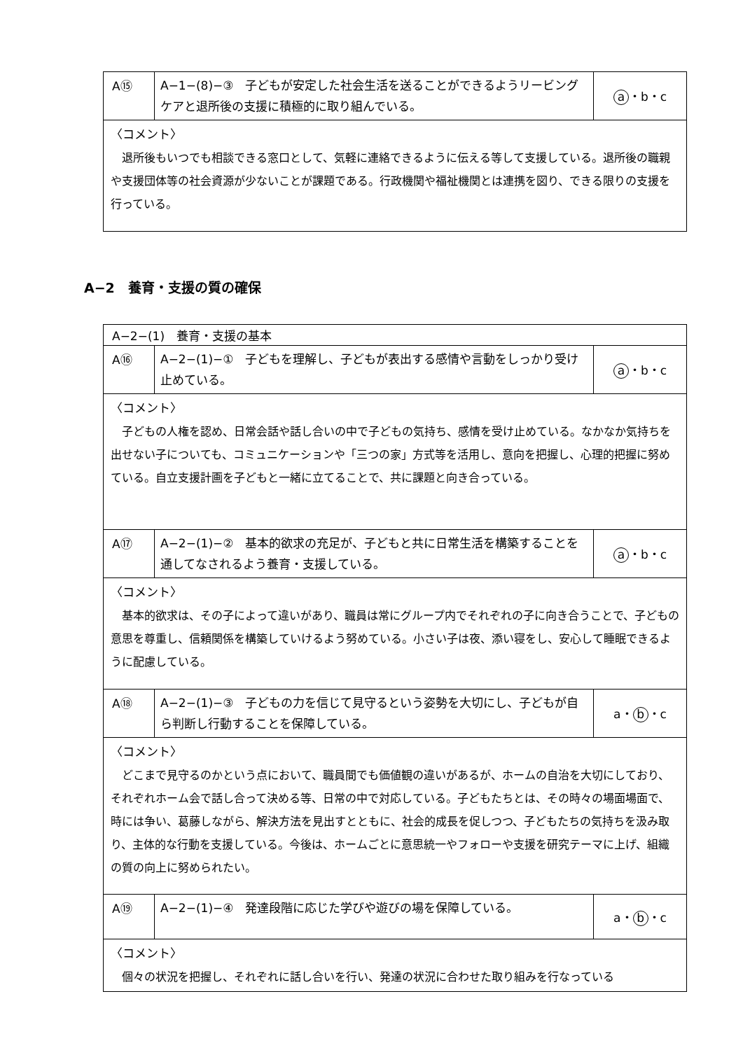| A⑮ | A−1−(8)−③ 子どもが安定した社会生活を送ることができるようリービングケアと退所後の支援に積極的に取り組んでいる。 | a ・b・c |
| 〈コメント〉 退所後もいつでも相談できる窓口として、気軽に連絡できるように伝える等して支援している。退所後の職親や支援団体等の社会資源が少ないことが課題である。行政機関や福祉機関とは連携を図り、できる限りの支援を行っている。 | | |
A−2　養育・支援の質の確保
| A−2−(1) 養育・支援の基本 | | |
| A⑯ | A−2−(1)−① 子どもを理解し、子どもが表出する感情や言動をしっかり受け止めている。 | a ・b・c |
| 〈コメント〉 子どもの人権を認め、日常会話や話し合いの中で子どもの気持ち、感情を受け止めている。なかなか気持ちを出せない子についても、コミュニケーションや「三つの家」方式等を活用し、意向を把握し、心理的把握に努めている。自立支援計画を子どもと一緒に立てることで、共に課題と向き合っている。 | | |
| A⑰ | A−2−(1)−② 基本的欲求の充足が、子どもと共に日常生活を構築することを通してなされるよう養育・支援している。 | a ・b・c |
| 〈コメント〉 基本的欲求は、その子によって違いがあり、職員は常にグループ内でそれぞれの子に向き合うことで、子どもの意思を尊重し、信頼関係を構築していけるよう努めている。小さい子は夜、添い寝をし、安心して睡眠できるように配慮している。 | | |
| A⑱ | A−2−(1)−③ 子どもの力を信じて見守るという姿勢を大切にし、子どもが自ら判断し行動することを保障している。 | a・ b ・c |
| 〈コメント〉 どこまで見守るのかという点において、職員間でも価値観の違いがあるが、ホームの自治を大切にしており、それぞれホーム会で話し合って決める等、日常の中で対応している。子どもたちとは、その時々の場面場面で、時には争い、葛藤しながら、解決方法を見出すとともに、社会的成長を促しつつ、子どもたちの気持ちを汲み取り、主体的な行動を支援している。今後は、ホームごとに意思統一やフォローや支援を研究テーマに上げ、組織の質の向上に努められたい。 | | |
| A⑲ | A−2−(1)−④ 発達段階に応じた学びや遊びの場を保障している。 | a・ b ・c |
| 〈コメント〉 個々の状況を把握し、それぞれに話し合いを行い、発達の状況に合わせた取り組みを行なっている | | |